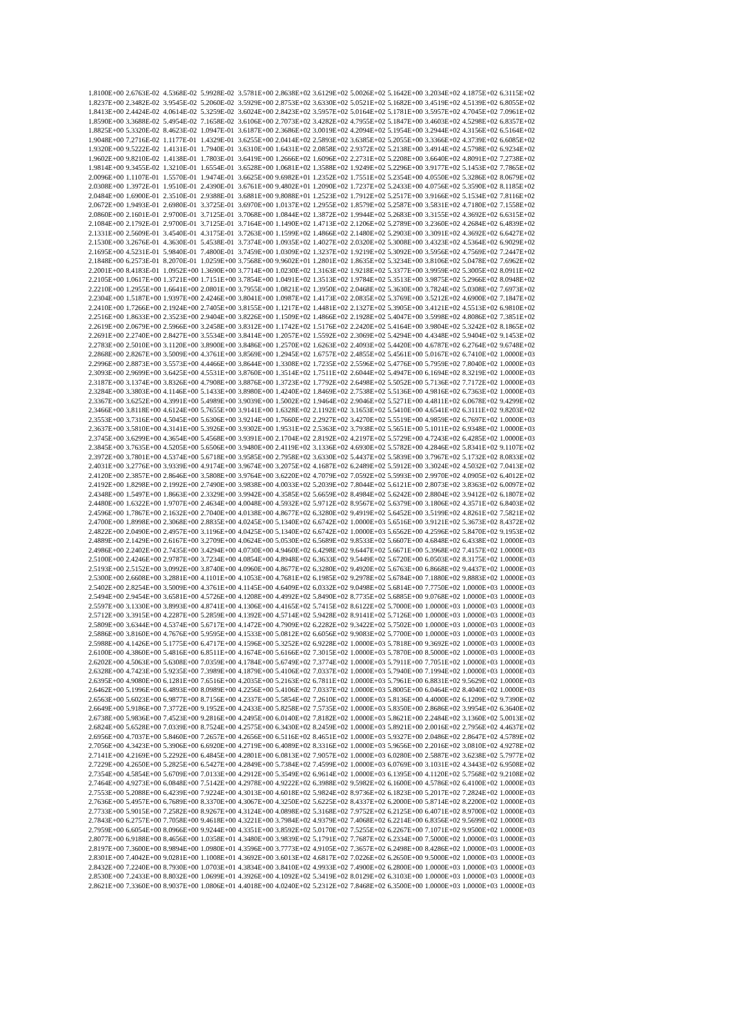| 1.8100E+00 | 2.6763E-02 | 4.5368E-02 | 5.9928E-02 | 3.5781E+00 | 2.8638E+02 | 3.6129E+02 | 5.0026E+02 | 5.1642E+00 | 3.2034E+02 | 4.1875E+02 | 6.3115E+02 |
| 1.8237E+00 | 2.3482E-02 | 3.9545E-02 | 5.2060E-02 | 3.5929E+00 | 2.8753E+02 | 3.6330E+02 | 5.0521E+02 | 5.1682E+00 | 3.4519E+02 | 4.5139E+02 | 6.8055E+02 |
| 1.8413E+00 | 2.4424E-02 | 4.0614E-02 | 5.3259E-02 | 3.6024E+00 | 2.8423E+02 | 3.5957E+02 | 5.0164E+02 | 5.1781E+00 | 3.5957E+02 | 4.7045E+02 | 7.0961E+02 |
| 1.8590E+00 | 3.3688E-02 | 5.4954E-02 | 7.1658E-02 | 3.6106E+00 | 2.7073E+02 | 3.4282E+02 | 4.7955E+02 | 5.1847E+00 | 3.4603E+02 | 4.5298E+02 | 6.8357E+02 |
| 1.8825E+00 | 5.3320E-02 | 8.4623E-02 | 1.0947E-01 | 3.6187E+00 | 2.3686E+02 | 3.0019E+02 | 4.2094E+02 | 5.1954E+00 | 3.2944E+02 | 4.3156E+02 | 6.5164E+02 |
| 1.9048E+00 | 7.2716E-02 | 1.1177E-01 | 1.4329E-01 | 3.6255E+00 | 2.0414E+02 | 2.5893E+02 | 3.6385E+02 | 5.2055E+00 | 3.3366E+02 | 4.3739E+02 | 6.6085E+02 |
| 1.9320E+00 | 9.5222E-02 | 1.4131E-01 | 1.7940E-01 | 3.6310E+00 | 1.6431E+02 | 2.0858E+02 | 2.9372E+02 | 5.2138E+00 | 3.4914E+02 | 4.5798E+02 | 6.9234E+02 |
| 1.9602E+00 | 9.8210E-02 | 1.4138E-01 | 1.7803E-01 | 3.6419E+00 | 1.2666E+02 | 1.6096E+02 | 2.2731E+02 | 5.2208E+00 | 3.6640E+02 | 4.8091E+02 | 7.2738E+02 |
| 1.9814E+00 | 9.3455E-02 | 1.3210E-01 | 1.6554E-01 | 3.6528E+00 | 1.0681E+02 | 1.3588E+02 | 1.9249E+02 | 5.2296E+00 | 3.9177E+02 | 5.1453E+02 | 7.7865E+02 |
| 2.0096E+00 | 1.1107E-01 | 1.5570E-01 | 1.9474E-01 | 3.6625E+00 | 9.6982E+01 | 1.2352E+02 | 1.7551E+02 | 5.2354E+00 | 4.0550E+02 | 5.3286E+02 | 8.0679E+02 |
| 2.0308E+00 | 1.3972E-01 | 1.9510E-01 | 2.4390E-01 | 3.6761E+00 | 9.4802E+01 | 1.2090E+02 | 1.7237E+02 | 5.2433E+00 | 4.0756E+02 | 5.3590E+02 | 8.1185E+02 |
| 2.0484E+00 | 1.6900E-01 | 2.3510E-01 | 2.9388E-01 | 3.6881E+00 | 9.8088E+01 | 1.2523E+02 | 1.7912E+02 | 5.2517E+00 | 3.9166E+02 | 5.1534E+02 | 7.8116E+02 |
| 2.0672E+00 | 1.9493E-01 | 2.6980E-01 | 3.3725E-01 | 3.6970E+00 | 1.0137E+02 | 1.2955E+02 | 1.8579E+02 | 5.2587E+00 | 3.5831E+02 | 4.7180E+02 | 7.1558E+02 |
| 2.0860E+00 | 2.1601E-01 | 2.9700E-01 | 3.7125E-01 | 3.7068E+00 | 1.0844E+02 | 1.3872E+02 | 1.9944E+02 | 5.2683E+00 | 3.3155E+02 | 4.3692E+02 | 6.6315E+02 |
| 2.1084E+00 | 2.1792E-01 | 2.9700E-01 | 3.7125E-01 | 3.7164E+00 | 1.1490E+02 | 1.4713E+02 | 2.1206E+02 | 5.2789E+00 | 3.2360E+02 | 4.2684E+02 | 6.4839E+02 |
| 2.1331E+00 | 2.5609E-01 | 3.4540E-01 | 4.3175E-01 | 3.7263E+00 | 1.1599E+02 | 1.4866E+02 | 2.1480E+02 | 5.2903E+00 | 3.3091E+02 | 4.3692E+02 | 6.6427E+02 |
| 2.1530E+00 | 3.2676E-01 | 4.3630E-01 | 5.4538E-01 | 3.7374E+00 | 1.0935E+02 | 1.4027E+02 | 2.0320E+02 | 5.3008E+00 | 3.4323E+02 | 4.5364E+02 | 6.9029E+02 |
| 2.1695E+00 | 4.5231E-01 | 5.9840E-01 | 7.4800E-01 | 3.7459E+00 | 1.0309E+02 | 1.3237E+02 | 1.9219E+02 | 5.3092E+00 | 3.5956E+02 | 4.7569E+02 | 7.2447E+02 |
| 2.1848E+00 | 6.2573E-01 | 8.2070E-01 | 1.0259E+00 | 3.7568E+00 | 9.9602E+01 | 1.2801E+02 | 1.8635E+02 | 5.3234E+00 | 3.8106E+02 | 5.0478E+02 | 7.6962E+02 |
| 2.2001E+00 | 8.4183E-01 | 1.0952E+00 | 1.3690E+00 | 3.7714E+00 | 1.0230E+02 | 1.3163E+02 | 1.9218E+02 | 5.3377E+00 | 3.9959E+02 | 5.3005E+02 | 8.0911E+02 |
| 2.2105E+00 | 1.0617E+00 | 1.3721E+00 | 1.7151E+00 | 3.7854E+00 | 1.0491E+02 | 1.3513E+02 | 1.9784E+02 | 5.3513E+00 | 3.9875E+02 | 5.2966E+02 | 8.0948E+02 |
| 2.2210E+00 | 1.2955E+00 | 1.6641E+00 | 2.0801E+00 | 3.7955E+00 | 1.0821E+02 | 1.3950E+02 | 2.0468E+02 | 5.3630E+00 | 3.7824E+02 | 5.0308E+02 | 7.6973E+02 |
| 2.2304E+00 | 1.5187E+00 | 1.9397E+00 | 2.4246E+00 | 3.8041E+00 | 1.0987E+02 | 1.4173E+02 | 2.0835E+02 | 5.3769E+00 | 3.5212E+02 | 4.6900E+02 | 7.1847E+02 |
| 2.2410E+00 | 1.7266E+00 | 2.1924E+00 | 2.7405E+00 | 3.8155E+00 | 1.1217E+02 | 1.4481E+02 | 2.1327E+02 | 5.3905E+00 | 3.4121E+02 | 4.5513E+02 | 6.9810E+02 |
| 2.2516E+00 | 1.8633E+00 | 2.3523E+00 | 2.9404E+00 | 3.8226E+00 | 1.1509E+02 | 1.4866E+02 | 2.1928E+02 | 5.4047E+00 | 3.5998E+02 | 4.8086E+02 | 7.3851E+02 |
| 2.2619E+00 | 2.0679E+00 | 2.5966E+00 | 3.2458E+00 | 3.8312E+00 | 1.1742E+02 | 1.5176E+02 | 2.2420E+02 | 5.4164E+00 | 3.9804E+02 | 5.3242E+02 | 8.1865E+02 |
| 2.2691E+00 | 2.2740E+00 | 2.8427E+00 | 3.5534E+00 | 3.8414E+00 | 1.2057E+02 | 1.5592E+02 | 2.3069E+02 | 5.4294E+00 | 4.4348E+02 | 5.9404E+02 | 9.1453E+02 |
| 2.2783E+00 | 2.5010E+00 | 3.1120E+00 | 3.8900E+00 | 3.8486E+00 | 1.2570E+02 | 1.6263E+02 | 2.4093E+02 | 5.4420E+00 | 4.6787E+02 | 6.2764E+02 | 9.6748E+02 |
| 2.2868E+00 | 2.8267E+00 | 3.5009E+00 | 4.3761E+00 | 3.8569E+00 | 1.2945E+02 | 1.6757E+02 | 2.4855E+02 | 5.4561E+00 | 5.0167E+02 | 6.7410E+02 | 1.0000E+03 |
| 2.2996E+00 | 2.8873E+00 | 3.5573E+00 | 4.4466E+00 | 3.8644E+00 | 1.3308E+02 | 1.7235E+02 | 2.5596E+02 | 5.4776E+00 | 5.7959E+02 | 7.8040E+02 | 1.0000E+03 |
| 2.3093E+00 | 2.9699E+00 | 3.6425E+00 | 4.5531E+00 | 3.8760E+00 | 1.3514E+02 | 1.7511E+02 | 2.6044E+02 | 5.4947E+00 | 6.1694E+02 | 8.3219E+02 | 1.0000E+03 |
| 2.3187E+00 | 3.1374E+00 | 3.8326E+00 | 4.7908E+00 | 3.8876E+00 | 1.3723E+02 | 1.7792E+02 | 2.6498E+02 | 5.5052E+00 | 5.7136E+02 | 7.7172E+02 | 1.0000E+03 |
| 2.3284E+00 | 3.3803E+00 | 4.1146E+00 | 5.1433E+00 | 3.8980E+00 | 1.4240E+02 | 1.8469E+02 | 2.7538E+02 | 5.5136E+00 | 4.9816E+02 | 6.7363E+02 | 1.0000E+03 |
| 2.3367E+00 | 3.6252E+00 | 4.3991E+00 | 5.4989E+00 | 3.9039E+00 | 1.5002E+02 | 1.9464E+02 | 2.9046E+02 | 5.5271E+00 | 4.4811E+02 | 6.0678E+02 | 9.4299E+02 |
| 2.3466E+00 | 3.8118E+00 | 4.6124E+00 | 5.7655E+00 | 3.9141E+00 | 1.6328E+02 | 2.1192E+02 | 3.1653E+02 | 5.5410E+00 | 4.6541E+02 | 6.3111E+02 | 9.8203E+02 |
| 2.3553E+00 | 3.7316E+00 | 4.5045E+00 | 5.6306E+00 | 3.9214E+00 | 1.7660E+02 | 2.2927E+02 | 3.4270E+02 | 5.5519E+00 | 4.9859E+02 | 6.7697E+02 | 1.0000E+03 |
| 2.3637E+00 | 3.5810E+00 | 4.3141E+00 | 5.3926E+00 | 3.9302E+00 | 1.9531E+02 | 2.5363E+02 | 3.7938E+02 | 5.5651E+00 | 5.1011E+02 | 6.9348E+02 | 1.0000E+03 |
| 2.3745E+00 | 3.6299E+00 | 4.3654E+00 | 5.4568E+00 | 3.9391E+00 | 2.1704E+02 | 2.8192E+02 | 4.2197E+02 | 5.5729E+00 | 4.7243E+02 | 6.4285E+02 | 1.0000E+03 |
| 2.3845E+00 | 3.7635E+00 | 4.5205E+00 | 5.6506E+00 | 3.9480E+00 | 2.4119E+02 | 3.1336E+02 | 4.6930E+02 | 5.5782E+00 | 4.2846E+02 | 5.8341E+02 | 9.1107E+02 |
| 2.3972E+00 | 3.7801E+00 | 4.5374E+00 | 5.6718E+00 | 3.9585E+00 | 2.7958E+02 | 3.6330E+02 | 5.4437E+02 | 5.5839E+00 | 3.7967E+02 | 5.1732E+02 | 8.0833E+02 |
| 2.4031E+00 | 3.2776E+00 | 3.9339E+00 | 4.9174E+00 | 3.9674E+00 | 3.2075E+02 | 4.1687E+02 | 6.2489E+02 | 5.5912E+00 | 3.3024E+02 | 4.5032E+02 | 7.0413E+02 |
| 2.4120E+00 | 2.3857E+00 | 2.8646E+00 | 3.5808E+00 | 3.9764E+00 | 3.6220E+02 | 4.7079E+02 | 7.0592E+02 | 5.5993E+00 | 2.9970E+02 | 4.0905E+02 | 6.4012E+02 |
| 2.4192E+00 | 1.8298E+00 | 2.1992E+00 | 2.7490E+00 | 3.9838E+00 | 4.0033E+02 | 5.2039E+02 | 7.8044E+02 | 5.6121E+00 | 2.8073E+02 | 3.8363E+02 | 6.0097E+02 |
| 2.4348E+00 | 1.5497E+00 | 1.8663E+00 | 2.3329E+00 | 3.9942E+00 | 4.3585E+02 | 5.6659E+02 | 8.4984E+02 | 5.6242E+00 | 2.8804E+02 | 3.9412E+02 | 6.1807E+02 |
| 2.4480E+00 | 1.6322E+00 | 1.9707E+00 | 2.4634E+00 | 4.0048E+00 | 4.5932E+02 | 5.9712E+02 | 8.9567E+02 | 5.6379E+00 | 3.1806E+02 | 4.3571E+02 | 6.8403E+02 |
| 2.4596E+00 | 1.7867E+00 | 2.1632E+00 | 2.7040E+00 | 4.0138E+00 | 4.8677E+02 | 6.3280E+02 | 9.4919E+02 | 5.6452E+00 | 3.5199E+02 | 4.8261E+02 | 7.5821E+02 |
| 2.4700E+00 | 1.8998E+00 | 2.3068E+00 | 2.8835E+00 | 4.0245E+00 | 5.1340E+02 | 6.6742E+02 | 1.0000E+03 | 5.6516E+00 | 3.9121E+02 | 5.3673E+02 | 8.4372E+02 |
| 2.4822E+00 | 2.0490E+00 | 2.4957E+00 | 3.1196E+00 | 4.0425E+00 | 5.1340E+02 | 6.6742E+02 | 1.0000E+03 | 5.6562E+00 | 4.2596E+02 | 5.8470E+02 | 9.1953E+02 |
| 2.4889E+00 | 2.1429E+00 | 2.6167E+00 | 3.2709E+00 | 4.0624E+00 | 5.0530E+02 | 6.5689E+02 | 9.8533E+02 | 5.6607E+00 | 4.6848E+02 | 6.4338E+02 | 1.0000E+03 |
| 2.4986E+00 | 2.2402E+00 | 2.7435E+00 | 3.4294E+00 | 4.0730E+00 | 4.9460E+02 | 6.4298E+02 | 9.6447E+02 | 5.6671E+00 | 5.3968E+02 | 7.4157E+02 | 1.0000E+03 |
| 2.5100E+00 | 2.4246E+00 | 2.9787E+00 | 3.7234E+00 | 4.0854E+00 | 4.8948E+02 | 6.3633E+02 | 9.5449E+02 | 5.6720E+00 | 6.0503E+02 | 8.3175E+02 | 1.0000E+03 |
| 2.5193E+00 | 2.5152E+00 | 3.0992E+00 | 3.8740E+00 | 4.0960E+00 | 4.8677E+02 | 6.3280E+02 | 9.4920E+02 | 5.6763E+00 | 6.8668E+02 | 9.4437E+02 | 1.0000E+03 |
| 2.5300E+00 | 2.6608E+00 | 3.2881E+00 | 4.1101E+00 | 4.1053E+00 | 4.7681E+02 | 6.1985E+02 | 9.2978E+02 | 5.6784E+00 | 7.1880E+02 | 9.8883E+02 | 1.0000E+03 |
| 2.5402E+00 | 2.8254E+00 | 3.5009E+00 | 4.3761E+00 | 4.1145E+00 | 4.6409E+02 | 6.0332E+02 | 9.0498E+02 | 5.6814E+00 | 7.7750E+02 | 1.0000E+03 | 1.0000E+03 |
| 2.5494E+00 | 2.9454E+00 | 3.6581E+00 | 4.5726E+00 | 4.1208E+00 | 4.4992E+02 | 5.8490E+02 | 8.7735E+02 | 5.6885E+00 | 9.0768E+02 | 1.0000E+03 | 1.0000E+03 |
| 2.5597E+00 | 3.1330E+00 | 3.8993E+00 | 4.8741E+00 | 4.1306E+00 | 4.4165E+02 | 5.7415E+02 | 8.6122E+02 | 5.7000E+00 | 1.0000E+03 | 1.0000E+03 | 1.0000E+03 |
| 2.5712E+00 | 3.3915E+00 | 4.2287E+00 | 5.2859E+00 | 4.1392E+00 | 4.5714E+02 | 5.9428E+02 | 8.9141E+02 | 5.7126E+00 | 1.0000E+03 | 1.0000E+03 | 1.0000E+03 |
| 2.5809E+00 | 3.6344E+00 | 4.5374E+00 | 5.6717E+00 | 4.1472E+00 | 4.7909E+02 | 6.2282E+02 | 9.3422E+02 | 5.7502E+00 | 1.0000E+03 | 1.0000E+03 | 1.0000E+03 |
| 2.5886E+00 | 3.8160E+00 | 4.7676E+00 | 5.9595E+00 | 4.1533E+00 | 5.0812E+02 | 6.6056E+02 | 9.9083E+02 | 5.7700E+00 | 1.0000E+03 | 1.0000E+03 | 1.0000E+03 |
| 2.5988E+00 | 4.1426E+00 | 5.1775E+00 | 6.4717E+00 | 4.1596E+00 | 5.3252E+02 | 6.9228E+02 | 1.0000E+03 | 5.7818E+00 | 9.3692E+02 | 1.0000E+03 | 1.0000E+03 |
| 2.6100E+00 | 4.3860E+00 | 5.4816E+00 | 6.8511E+00 | 4.1674E+00 | 5.6166E+02 | 7.3015E+02 | 1.0000E+03 | 5.7870E+00 | 8.5000E+02 | 1.0000E+03 | 1.0000E+03 |
| 2.6202E+00 | 4.5063E+00 | 5.6308E+00 | 7.0359E+00 | 4.1784E+00 | 5.6749E+02 | 7.3774E+02 | 1.0000E+03 | 5.7911E+00 | 7.7051E+02 | 1.0000E+03 | 1.0000E+03 |
| 2.6328E+00 | 4.7423E+00 | 5.9235E+00 | 7.3989E+00 | 4.1879E+00 | 5.4106E+02 | 7.0337E+02 | 1.0000E+03 | 5.7940E+00 | 7.1994E+02 | 1.0000E+03 | 1.0000E+03 |
| 2.6395E+00 | 4.9080E+00 | 6.1281E+00 | 7.6516E+00 | 4.2035E+00 | 5.2163E+02 | 6.7811E+02 | 1.0000E+03 | 5.7961E+00 | 6.8831E+02 | 9.5629E+02 | 1.0000E+03 |
| 2.6462E+00 | 5.1996E+00 | 6.4893E+00 | 8.0989E+00 | 4.2256E+00 | 5.4106E+02 | 7.0337E+02 | 1.0000E+03 | 5.8005E+00 | 6.0464E+02 | 8.4040E+02 | 1.0000E+03 |
| 2.6563E+00 | 5.6023E+00 | 6.9877E+00 | 8.7156E+00 | 4.2337E+00 | 5.5854E+02 | 7.2610E+02 | 1.0000E+03 | 5.8136E+00 | 4.4000E+02 | 6.1209E+02 | 9.7390E+02 |
| 2.6649E+00 | 5.9186E+00 | 7.3772E+00 | 9.1952E+00 | 4.2433E+00 | 5.8258E+02 | 7.5735E+02 | 1.0000E+03 | 5.8350E+00 | 2.8686E+02 | 3.9954E+02 | 6.3640E+02 |
| 2.6738E+00 | 5.9836E+00 | 7.4523E+00 | 9.2816E+00 | 4.2495E+00 | 6.0140E+02 | 7.8182E+02 | 1.0000E+03 | 5.8621E+00 | 2.2484E+02 | 3.1360E+02 | 5.0013E+02 |
| 2.6824E+00 | 5.6528E+00 | 7.0339E+00 | 8.7524E+00 | 4.2575E+00 | 6.3430E+02 | 8.2459E+02 | 1.0000E+03 | 5.8921E+00 | 2.0016E+02 | 2.7956E+02 | 4.4637E+02 |
| 2.6956E+00 | 4.7037E+00 | 5.8460E+00 | 7.2657E+00 | 4.2656E+00 | 6.5116E+02 | 8.4651E+02 | 1.0000E+03 | 5.9327E+00 | 2.0486E+02 | 2.8647E+02 | 4.5789E+02 |
| 2.7056E+00 | 4.3423E+00 | 5.3906E+00 | 6.6920E+00 | 4.2719E+00 | 6.4089E+02 | 8.3316E+02 | 1.0000E+03 | 5.9656E+00 | 2.2016E+02 | 3.0810E+02 | 4.9278E+02 |
| 2.7141E+00 | 4.2169E+00 | 5.2292E+00 | 6.4845E+00 | 4.2801E+00 | 6.0813E+02 | 7.9057E+02 | 1.0000E+03 | 6.0280E+00 | 2.5887E+02 | 3.6238E+02 | 5.7977E+02 |
| 2.7229E+00 | 4.2650E+00 | 5.2825E+00 | 6.5427E+00 | 4.2849E+00 | 5.7384E+02 | 7.4599E+02 | 1.0000E+03 | 6.0769E+00 | 3.1031E+02 | 4.3443E+02 | 6.9508E+02 |
| 2.7354E+00 | 4.5854E+00 | 5.6709E+00 | 7.0133E+00 | 4.2912E+00 | 5.3549E+02 | 6.9614E+02 | 1.0000E+03 | 6.1395E+00 | 4.1120E+02 | 5.7568E+02 | 9.2108E+02 |
| 2.7464E+00 | 4.9273E+00 | 6.0848E+00 | 7.5142E+00 | 4.2978E+00 | 4.9222E+02 | 6.3988E+02 | 9.5982E+02 | 6.1600E+00 | 4.5786E+02 | 6.4100E+02 | 1.0000E+03 |
| 2.7553E+00 | 5.2088E+00 | 6.4239E+00 | 7.9224E+00 | 4.3013E+00 | 4.6018E+02 | 5.9824E+02 | 8.9736E+02 | 6.1823E+00 | 5.2017E+02 | 7.2824E+02 | 1.0000E+03 |
| 2.7636E+00 | 5.4957E+00 | 6.7689E+00 | 8.3370E+00 | 4.3067E+00 | 4.3250E+02 | 5.6225E+02 | 8.4337E+02 | 6.2000E+00 | 5.8714E+02 | 8.2200E+02 | 1.0000E+03 |
| 2.7733E+00 | 5.9015E+00 | 7.2582E+00 | 8.9267E+00 | 4.3124E+00 | 4.0898E+02 | 5.3168E+02 | 7.9752E+02 | 6.2125E+00 | 6.4071E+02 | 8.9700E+02 | 1.0000E+03 |
| 2.7843E+00 | 6.2757E+00 | 7.7058E+00 | 9.4618E+00 | 4.3221E+00 | 3.7984E+02 | 4.9379E+02 | 7.4068E+02 | 6.2214E+00 | 6.8356E+02 | 9.5699E+02 | 1.0000E+03 |
| 2.7959E+00 | 6.6054E+00 | 8.0966E+00 | 9.9244E+00 | 4.3351E+00 | 3.8592E+02 | 5.0170E+02 | 7.5255E+02 | 6.2267E+00 | 7.1071E+02 | 9.9500E+02 | 1.0000E+03 |
| 2.8077E+00 | 6.9188E+00 | 8.4656E+00 | 1.0358E+01 | 4.3480E+00 | 3.9839E+02 | 5.1791E+02 | 7.7687E+02 | 6.2334E+00 | 7.5000E+02 | 1.0000E+03 | 1.0000E+03 |
| 2.8197E+00 | 7.3600E+00 | 8.9894E+00 | 1.0980E+01 | 4.3596E+00 | 3.7773E+02 | 4.9105E+02 | 7.3657E+02 | 6.2498E+00 | 8.4286E+02 | 1.0000E+03 | 1.0000E+03 |
| 2.8301E+00 | 7.4042E+00 | 9.0281E+00 | 1.1008E+01 | 4.3692E+00 | 3.6013E+02 | 4.6817E+02 | 7.0226E+02 | 6.2650E+00 | 9.5000E+02 | 1.0000E+03 | 1.0000E+03 |
| 2.8432E+00 | 7.2240E+00 | 8.7930E+00 | 1.0703E+01 | 4.3834E+00 | 3.8410E+02 | 4.9933E+02 | 7.4900E+02 | 6.2800E+00 | 1.0000E+03 | 1.0000E+03 | 1.0000E+03 |
| 2.8530E+00 | 7.2433E+00 | 8.8032E+00 | 1.0699E+01 | 4.3926E+00 | 4.1092E+02 | 5.3419E+02 | 8.0129E+02 | 6.3103E+00 | 1.0000E+03 | 1.0000E+03 | 1.0000E+03 |
| 2.8621E+00 | 7.3360E+00 | 8.9037E+00 | 1.0806E+01 | 4.4018E+00 | 4.0240E+02 | 5.2312E+02 | 7.8468E+02 | 6.3500E+00 | 1.0000E+03 | 1.0000E+03 | 1.0000E+03 |